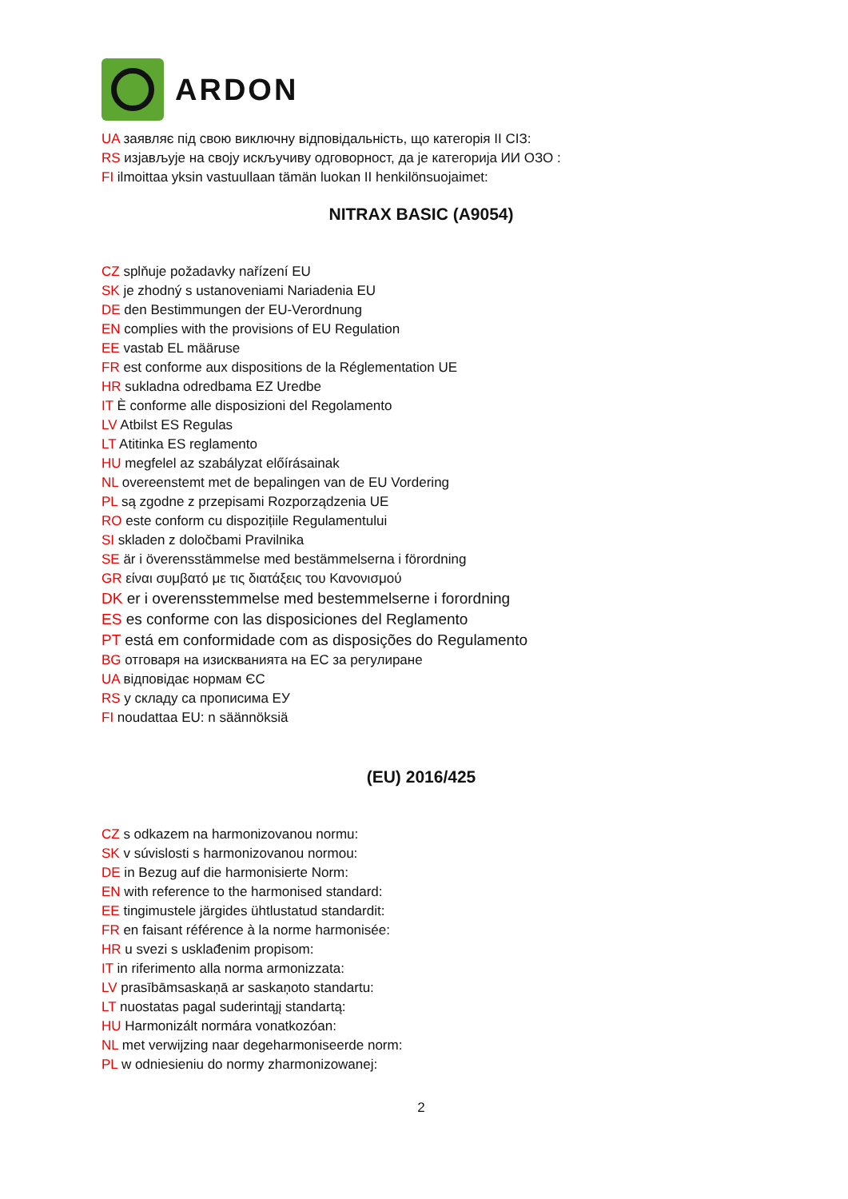ARDON
UA заявляє під свою виключну відповідальність, що категорія II СІЗ:
RS изјављује на своју искључиву одговорност, да је категорија ИИ ОЗО :
FI ilmoittaa yksin vastuullaan tämän luokan II henkilönsuojaimet:
NITRAX BASIC (A9054)
CZ splňuje požadavky nařízení EU
SK je zhodný s ustanoveniami Nariadenia EU
DE den Bestimmungen der EU-Verordnung
EN complies with the provisions of EU Regulation
EE vastab EL määruse
FR est conforme aux dispositions de la Réglementation UE
HR sukladna odredbama EZ Uredbe
IT È conforme alle disposizioni del Regolamento
LV Atbilst ES Regulas
LT Atitinka ES reglamento
HU megfelel az szabályzat előírásainak
NL overeenstemt met de bepalingen van de EU Vordering
PL są zgodne z przepisami Rozporządzenia UE
RO este conform cu dispozițiile Regulamentului
SI skladen z določbami Pravilnika
SE är i överensstämmelse med bestämmelserna i förordning
GR είναι συμβατό με τις διατάξεις του Κανονισμού
DK er i overensstemmelse med bestemmelserne i forordning
ES es conforme con las disposiciones del Reglamento
PT está em conformidade com as disposições do Regulamento
BG отговаря на изискванията на ЕС за регулиране
UA відповідає нормам ЄС
RS у складу са прописима ЕУ
FI noudattaa EU: n säännöksiä
(EU) 2016/425
CZ s odkazem na harmonizovanou normu:
SK v súvislosti s harmonizovanou normou:
DE in Bezug auf die harmonisierte Norm:
EN with reference to the harmonised standard:
EE tingimustele järgides ühtlustatud standardit:
FR en faisant référence à la norme harmonisée:
HR u svezi s usklađenim propisom:
IT in riferimento alla norma armonizzata:
LV prasībāmsaskaņā ar saskaņoto standartu:
LT nuostatas pagal suderintąjį standartą:
HU Harmonizált normára vonatkozóan:
NL met verwijzing naar degeharmoniseerde norm:
PL w odniesieniu do normy zharmonizowanej:
2